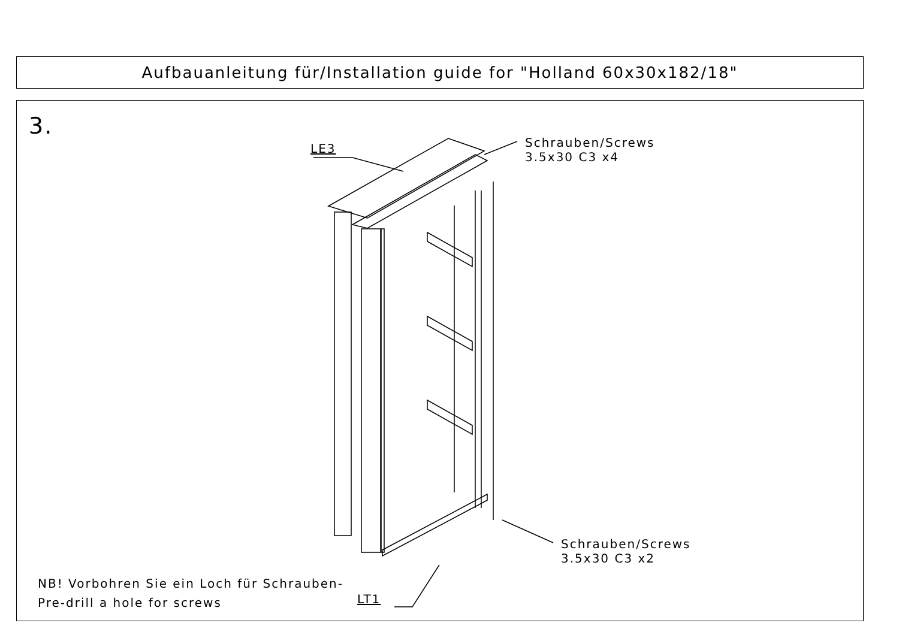Aufbauanleitung für/Installation guide for "Holland 60x30x182/18"
3.
LE3
Schrauben/Screws
3.5x30 C3 x4
Schrauben/Screws
3.5x30 C3 x2
LT1
NB! Vorbohren Sie ein Loch für Schrauben-
Pre-drill a hole for screws